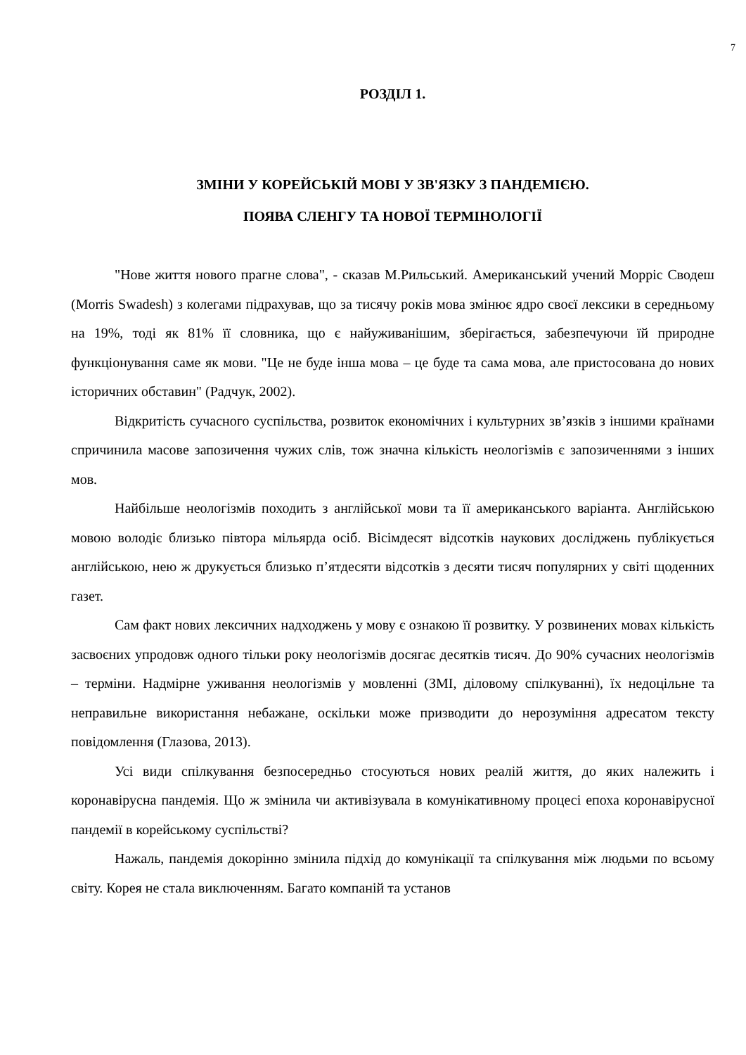7
РОЗДІЛ 1.
ЗМІНИ У КОРЕЙСЬКІЙ МОВІ У ЗВ'ЯЗКУ З ПАНДЕМІЄЮ.
ПОЯВА СЛЕНГУ ТА НОВОЇ ТЕРМІНОЛОГІЇ
"Нове життя нового прагне слова", - сказав М.Рильський. Американський учений Морріс Сводеш (Morris Swadesh) з колегами підрахував, що за тисячу років мова змінює ядро своєї лексики в середньому на 19%, тоді як 81% її словника, що є найуживанішим, зберігається, забезпечуючи їй природне функціонування саме як мови. "Це не буде інша мова – це буде та сама мова, але пристосована до нових історичних обставин" (Радчук, 2002).
Відкритість сучасного суспільства, розвиток економічних і культурних зв’язків з іншими країнами спричинила масове запозичення чужих слів, тож значна кількість неологізмів є запозиченнями з інших мов.
Найбільше неологізмів походить з англійської мови та її американського варіанта. Англійською мовою володіє близько півтора мільярда осіб. Вісімдесят відсотків наукових досліджень публікується англійською, нею ж друкується близько п’ятдесяти відсотків з десяти тисяч популярних у світі щоденних газет.
Сам факт нових лексичних надходжень у мову є ознакою її розвитку. У розвинених мовах кількість засвоєних упродовж одного тільки року неологізмів досягає десятків тисяч. До 90% сучасних неологізмів – терміни. Надмірне уживання неологізмів у мовленні (ЗМІ, діловому спілкуванні), їх недоцільне та неправильне використання небажане, оскільки може призводити до нерозуміння адресатом тексту повідомлення (Глазова, 2013).
Усі види спілкування безпосередньо стосуються нових реалій життя, до яких належить і коронавірусна пандемія. Що ж змінила чи активізувала в комунікативному процесі епоха коронавірусної пандемії в корейському суспільстві?
Нажаль, пандемія докорінно змінила підхід до комунікації та спілкування між людьми по всьому світу. Корея не стала виключенням. Багато компаній та установ